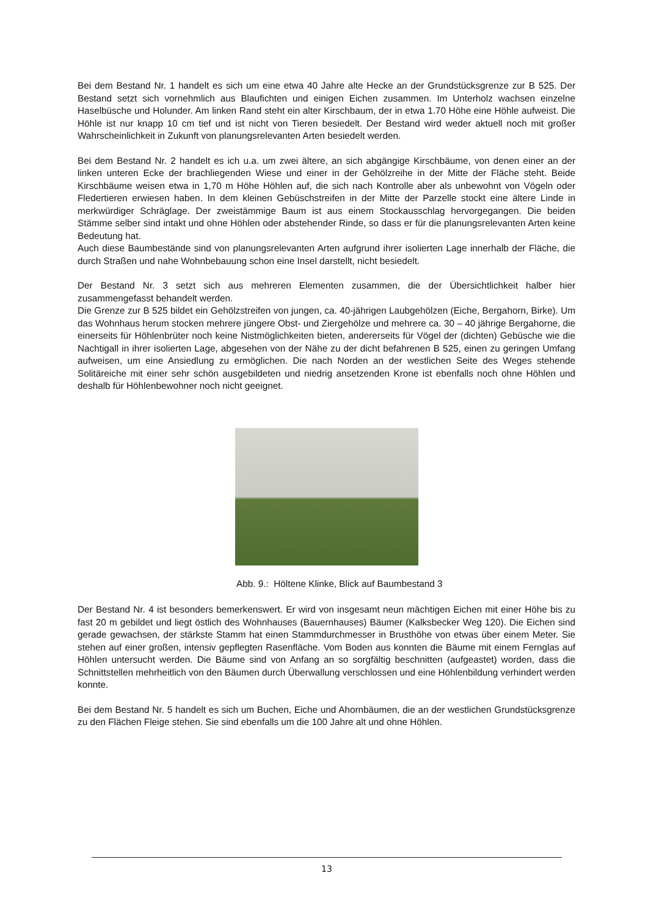Bei dem Bestand Nr. 1 handelt es sich um eine etwa 40 Jahre alte Hecke an der Grundstücksgrenze zur B 525. Der Bestand setzt sich vornehmlich aus Blaufichten und einigen Eichen zusammen. Im Unterholz wachsen einzelne Haselbüsche und Holunder. Am linken Rand steht ein alter Kirschbaum, der in etwa 1.70 Höhe eine Höhle aufweist. Die Höhle ist nur knapp 10 cm tief und ist nicht von Tieren besiedelt. Der Bestand wird weder aktuell noch mit großer Wahrscheinlichkeit in Zukunft von planungsrelevanten Arten besiedelt werden.
Bei dem Bestand Nr. 2 handelt es ich u.a. um zwei ältere, an sich abgängige Kirschbäume, von denen einer an der linken unteren Ecke der brachliegenden Wiese und einer in der Gehölzreihe in der Mitte der Fläche steht. Beide Kirschbäume weisen etwa in 1,70 m Höhe Höhlen auf, die sich nach Kontrolle aber als unbewohnt von Vögeln oder Fledertieren erwiesen haben. In dem kleinen Gebüschstreifen in der Mitte der Parzelle stockt eine ältere Linde in merkwürdiger Schräglage. Der zweistämmige Baum ist aus einem Stockausschlag hervorgegangen. Die beiden Stämme selber sind intakt und ohne Höhlen oder abstehender Rinde, so dass er für die planungsrelevanten Arten keine Bedeutung hat.
Auch diese Baumbestände sind von planungsrelevanten Arten aufgrund ihrer isolierten Lage innerhalb der Fläche, die durch Straßen und nahe Wohnbebauung schon eine Insel darstellt, nicht besiedelt.
Der Bestand Nr. 3 setzt sich aus mehreren Elementen zusammen, die der Übersichtlichkeit halber hier zusammengefasst behandelt werden.
Die Grenze zur B 525 bildet ein Gehölzstreifen von jungen, ca. 40-jährigen Laubgehölzen (Eiche, Bergahorn, Birke). Um das Wohnhaus herum stocken mehrere jüngere Obst- und Ziergehölze und mehrere ca. 30 – 40 jährige Bergahorne, die einerseits für Höhlenbrüter noch keine Nistmöglichkeiten bieten, andererseits für Vögel der (dichten) Gebüsche wie die Nachtigall in ihrer isolierten Lage, abgesehen von der Nähe zu der dicht befahrenen B 525, einen zu geringen Umfang aufweisen, um eine Ansiedlung zu ermöglichen. Die nach Norden an der westlichen Seite des Weges stehende Solitäreiche mit einer sehr schön ausgebildeten und niedrig ansetzenden Krone ist ebenfalls noch ohne Höhlen und deshalb für Höhlenbewohner noch nicht geeignet.
Abb. 9.: Höltene Klinke, Blick auf Baumbestand 3
Der Bestand Nr. 4 ist besonders bemerkenswert. Er wird von insgesamt neun mächtigen Eichen mit einer Höhe bis zu fast 20 m gebildet und liegt östlich des Wohnhauses (Bauernhauses) Bäumer (Kalksbecker Weg 120). Die Eichen sind gerade gewachsen, der stärkste Stamm hat einen Stammdurchmesser in Brusthöhe von etwas über einem Meter. Sie stehen auf einer großen, intensiv gepflegten Rasenfläche. Vom Boden aus konnten die Bäume mit einem Fernglas auf Höhlen untersucht werden. Die Bäume sind von Anfang an so sorgfältig beschnitten (aufgeastet) worden, dass die Schnittstellen mehrheitlich von den Bäumen durch Überwallung verschlossen und eine Höhlenbildung verhindert werden konnte.
Bei dem Bestand Nr. 5 handelt es sich um Buchen, Eiche und Ahornbäumen, die an der westlichen Grundstücksgrenze zu den Flächen Fleige stehen. Sie sind ebenfalls um die 100 Jahre alt und ohne Höhlen.
13